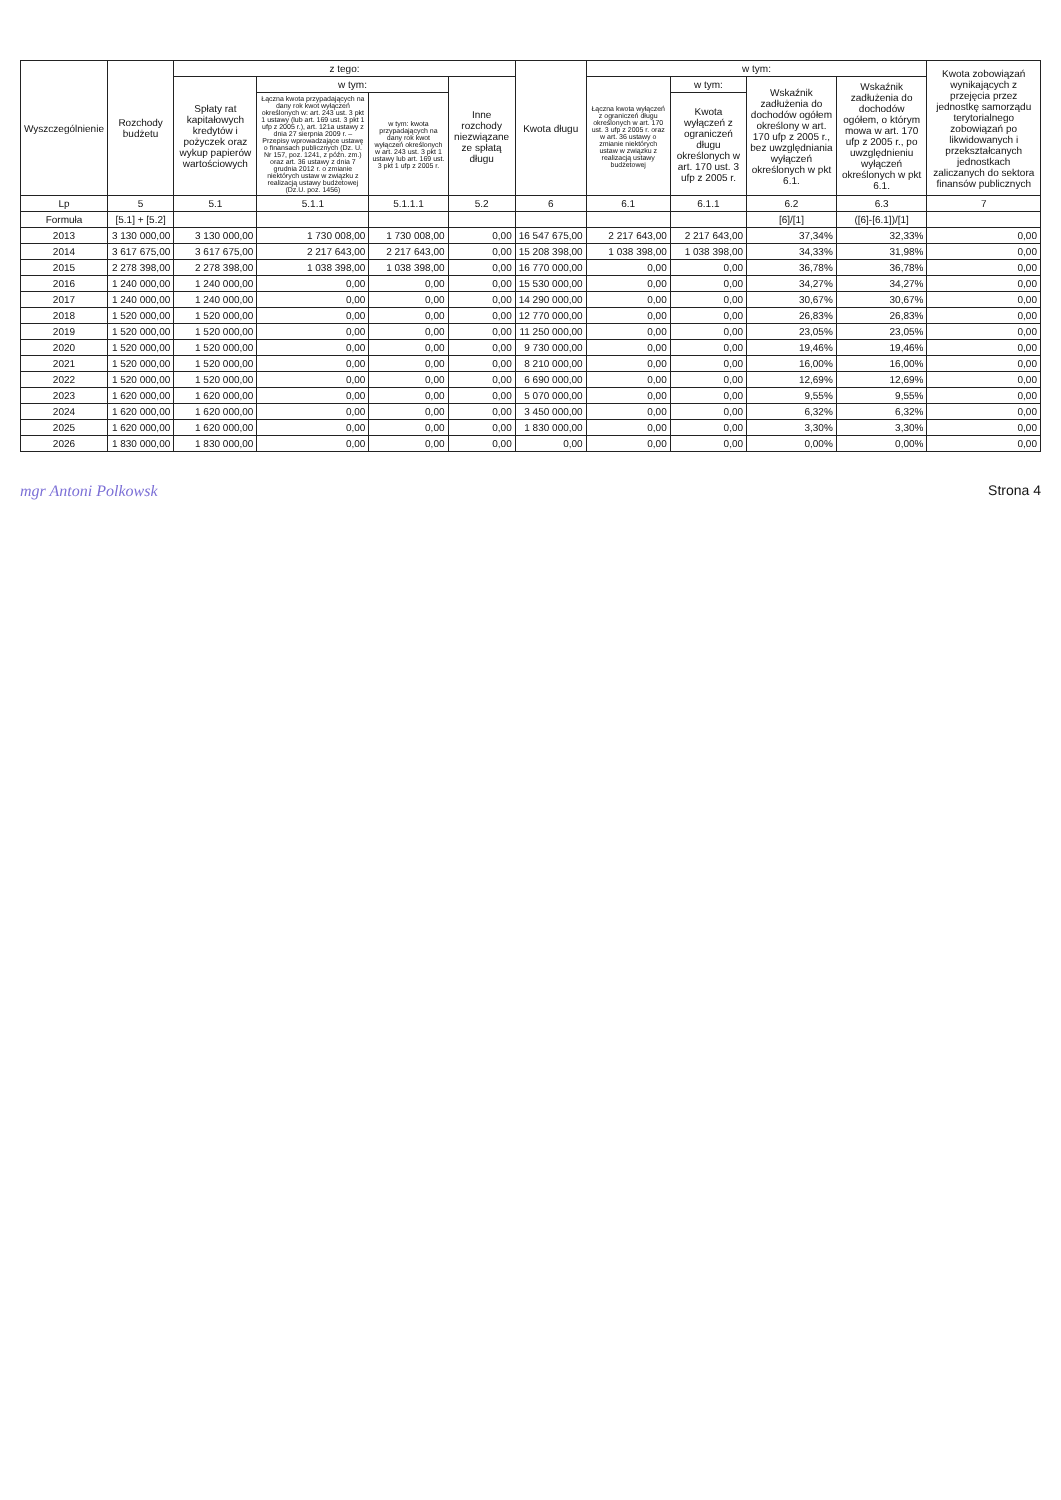| Wyszczególnienie | Rozchody budżetu | z tego: | | | | Kwota długu | w tym: | | | | Kwota zobowiązań wynikających z przejęcia przez jednostkę samorządu terytorialnego zobowiązań po likwidowanych i przekształcanych jednostkach zaliczanych do sektora finansów publicznych |
| --- | --- | --- | --- | --- | --- | --- | --- | --- | --- | --- | --- |
| | | Spłaty rat kapitałowych kredytów i pożyczek oraz wykup papierów wartościowych | w tym: | | Inne rozchody niezwiązane ze spłatą długu | | Łączna kwota wyłączeń z ograniczeń długu określonych w art. 170 ust. 3 ufp z 2005 r. oraz w art. 36 ustawy o zmianie niektórych ustaw w związku z realizacją ustawy budżetowej | w tym: | Wskaźnik zadłużenia do dochodów ogółem określony w art. 170 ufp z 2005 r., bez uwzględniania wyłączeń określonych w pkt 6.1. | Wskaźnik zadłużenia do dochodów ogółem, o którym mowa w art. 170 ufp z 2005 r., po uwzględnieniu wyłączeń określonych w pkt 6.1. | |
| | | | Łączna kwota przypadających na dany rok kwot wyłączeń określonych w: art. 243 ust. 3 pkt 1 ustawy (lub art. 169 ust. 3 pkt 1 ufp z 2005 r.), art. 121a ustawy z dnia 27 sierpnia 2009 r. – Przepisy wprowadzające ustawę o finansach publicznych (Dz. U. Nr 157, poz. 1241, z późn. zm.) oraz art. 36 ustawy z dnia 7 grudnia 2012 r. o zmianie niektórych ustaw w związku z realizacją ustawy budżetowej (Dz.U. poz. 1456) | w tym: kwota przypadających na dany rok kwot wyłączeń określonych w art. 243 ust. 3 pkt 1 ustawy lub art. 169 ust. 3 pkt 1 ufp z 2005 r. | | | | Kwota wyłączeń z ograniczeń długu określonych w art. 170 ust. 3 ufp z 2005 r. | | | |
| Lp | 5 | 5.1 | 5.1.1 | 5.1.1.1 | 5.2 | 6 | 6.1 | 6.1.1 | 6.2 | 6.3 | 7 |
| Formuła | [5.1] + [5.2] | | | | | | | | [6]/[1] | ([6]-[6.1])/[1] | |
| 2013 | 3 130 000,00 | 3 130 000,00 | 1 730 008,00 | 1 730 008,00 | 0,00 | 16 547 675,00 | 2 217 643,00 | 2 217 643,00 | 37,34% | 32,33% | 0,00 |
| 2014 | 3 617 675,00 | 3 617 675,00 | 2 217 643,00 | 2 217 643,00 | 0,00 | 15 208 398,00 | 1 038 398,00 | 1 038 398,00 | 34,33% | 31,98% | 0,00 |
| 2015 | 2 278 398,00 | 2 278 398,00 | 1 038 398,00 | 1 038 398,00 | 0,00 | 16 770 000,00 | 0,00 | 0,00 | 36,78% | 36,78% | 0,00 |
| 2016 | 1 240 000,00 | 1 240 000,00 | 0,00 | 0,00 | 0,00 | 15 530 000,00 | 0,00 | 0,00 | 34,27% | 34,27% | 0,00 |
| 2017 | 1 240 000,00 | 1 240 000,00 | 0,00 | 0,00 | 0,00 | 14 290 000,00 | 0,00 | 0,00 | 30,67% | 30,67% | 0,00 |
| 2018 | 1 520 000,00 | 1 520 000,00 | 0,00 | 0,00 | 0,00 | 12 770 000,00 | 0,00 | 0,00 | 26,83% | 26,83% | 0,00 |
| 2019 | 1 520 000,00 | 1 520 000,00 | 0,00 | 0,00 | 0,00 | 11 250 000,00 | 0,00 | 0,00 | 23,05% | 23,05% | 0,00 |
| 2020 | 1 520 000,00 | 1 520 000,00 | 0,00 | 0,00 | 0,00 | 9 730 000,00 | 0,00 | 0,00 | 19,46% | 19,46% | 0,00 |
| 2021 | 1 520 000,00 | 1 520 000,00 | 0,00 | 0,00 | 0,00 | 8 210 000,00 | 0,00 | 0,00 | 16,00% | 16,00% | 0,00 |
| 2022 | 1 520 000,00 | 1 520 000,00 | 0,00 | 0,00 | 0,00 | 6 690 000,00 | 0,00 | 0,00 | 12,69% | 12,69% | 0,00 |
| 2023 | 1 620 000,00 | 1 620 000,00 | 0,00 | 0,00 | 0,00 | 5 070 000,00 | 0,00 | 0,00 | 9,55% | 9,55% | 0,00 |
| 2024 | 1 620 000,00 | 1 620 000,00 | 0,00 | 0,00 | 0,00 | 3 450 000,00 | 0,00 | 0,00 | 6,32% | 6,32% | 0,00 |
| 2025 | 1 620 000,00 | 1 620 000,00 | 0,00 | 0,00 | 0,00 | 1 830 000,00 | 0,00 | 0,00 | 3,30% | 3,30% | 0,00 |
| 2026 | 1 830 000,00 | 1 830 000,00 | 0,00 | 0,00 | 0,00 | 0,00 | 0,00 | 0,00 | 0,00% | 0,00% | 0,00 |
mgr Antoni Polkowsk Strona 4